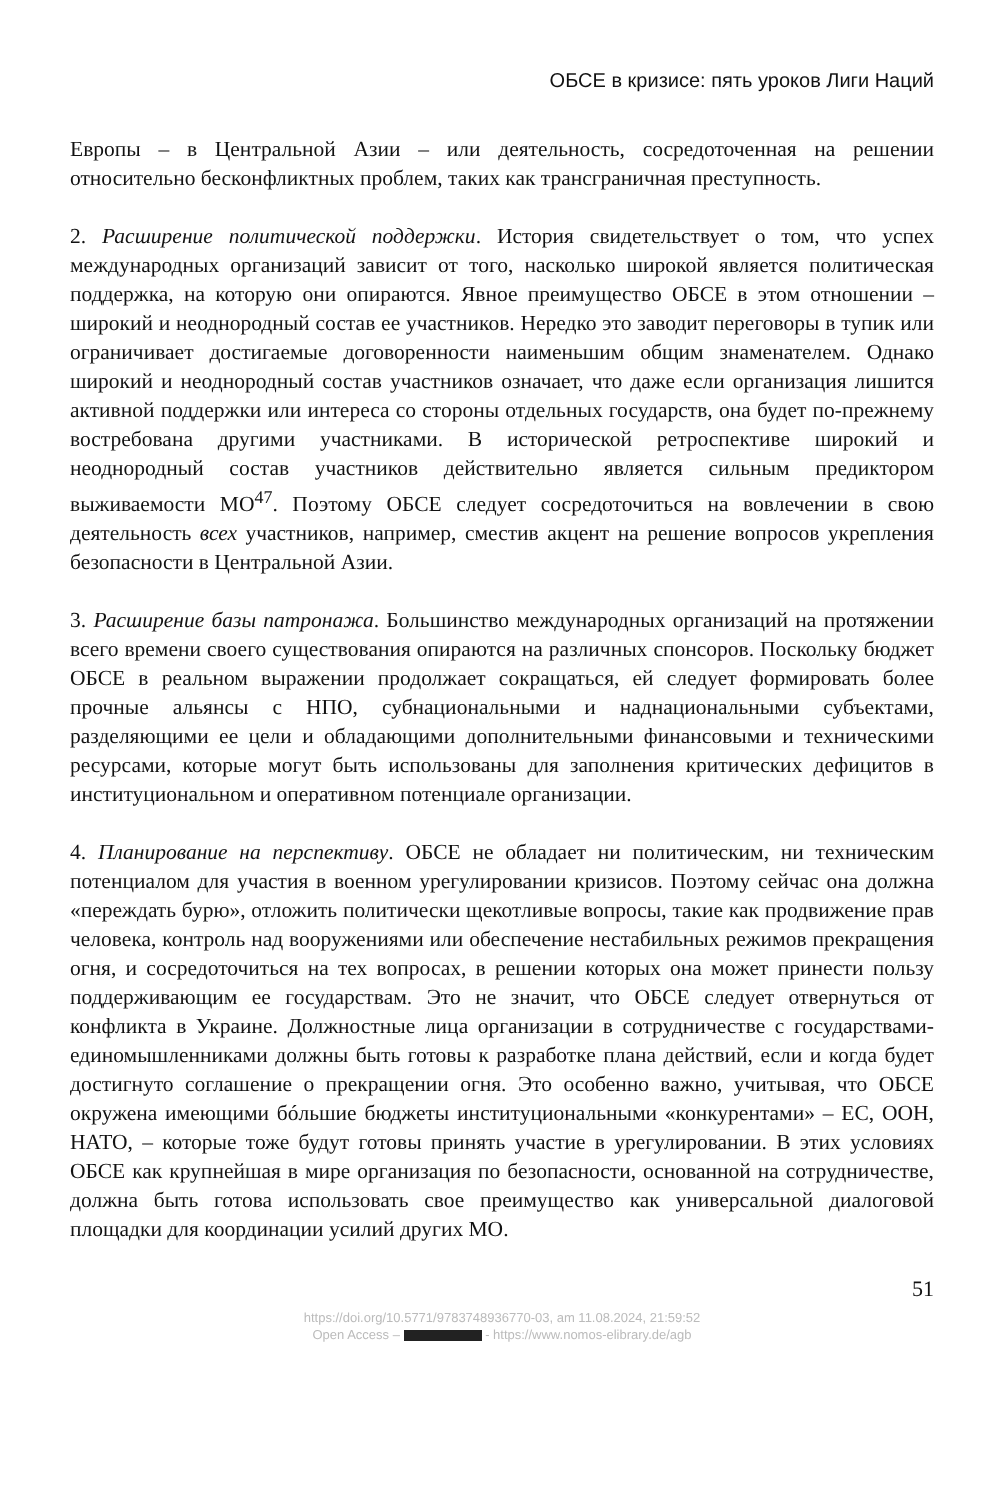ОБСЕ в кризисе: пять уроков Лиги Наций
Европы – в Центральной Азии – или деятельность, сосредоточенная на решении относительно бесконфликтных проблем, таких как трансграничная преступность.
2. Расширение политической поддержки. История свидетельствует о том, что успех международных организаций зависит от того, насколько широкой является политическая поддержка, на которую они опираются. Явное преимущество ОБСЕ в этом отношении – широкий и неоднородный состав ее участников. Нередко это заводит переговоры в тупик или ограничивает достигаемые договоренности наименьшим общим знаменателем. Однако широкий и неоднородный состав участников означает, что даже если организация лишится активной поддержки или интереса со стороны отдельных государств, она будет по-прежнему востребована другими участниками. В исторической ретроспективе широкий и неоднородный состав участников действительно является сильным предиктором выживаемости МО<sup>47</sup>. Поэтому ОБСЕ следует сосредоточиться на вовлечении в свою деятельность всех участников, например, сместив акцент на решение вопросов укрепления безопасности в Центральной Азии.
3. Расширение базы патронажа. Большинство международных организаций на протяжении всего времени своего существования опираются на различных спонсоров. Поскольку бюджет ОБСЕ в реальном выражении продолжает сокращаться, ей следует формировать более прочные альянсы с НПО, субнациональными и наднациональными субъектами, разделяющими ее цели и обладающими дополнительными финансовыми и техническими ресурсами, которые могут быть использованы для заполнения критических дефицитов в институциональном и оперативном потенциале организации.
4. Планирование на перспективу. ОБСЕ не обладает ни политическим, ни техническим потенциалом для участия в военном урегулировании кризисов. Поэтому сейчас она должна «переждать бурю», отложить политически щекотливые вопросы, такие как продвижение прав человека, контроль над вооружениями или обеспечение нестабильных режимов прекращения огня, и сосредоточиться на тех вопросах, в решении которых она может принести пользу поддерживающим ее государствам. Это не значит, что ОБСЕ следует отвернуться от конфликта в Украине. Должностные лица организации в сотрудничестве с государствами-единомышленниками должны быть готовы к разработке плана действий, если и когда будет достигнуто соглашение о прекращении огня. Это особенно важно, учитывая, что ОБСЕ окружена имеющими бóльшие бюджеты институциональными «конкурентами» – ЕС, ООН, НАТО, – которые тоже будут готовы принять участие в урегулировании. В этих условиях ОБСЕ как крупнейшая в мире организация по безопасности, основанной на сотрудничестве, должна быть готова использовать свое преимущество как универсальной диалоговой площадки для координации усилий других МО.
51
https://doi.org/10.5771/9783748936770-03, am 11.08.2024, 21:59:52
Open Access – - https://www.nomos-elibrary.de/agb